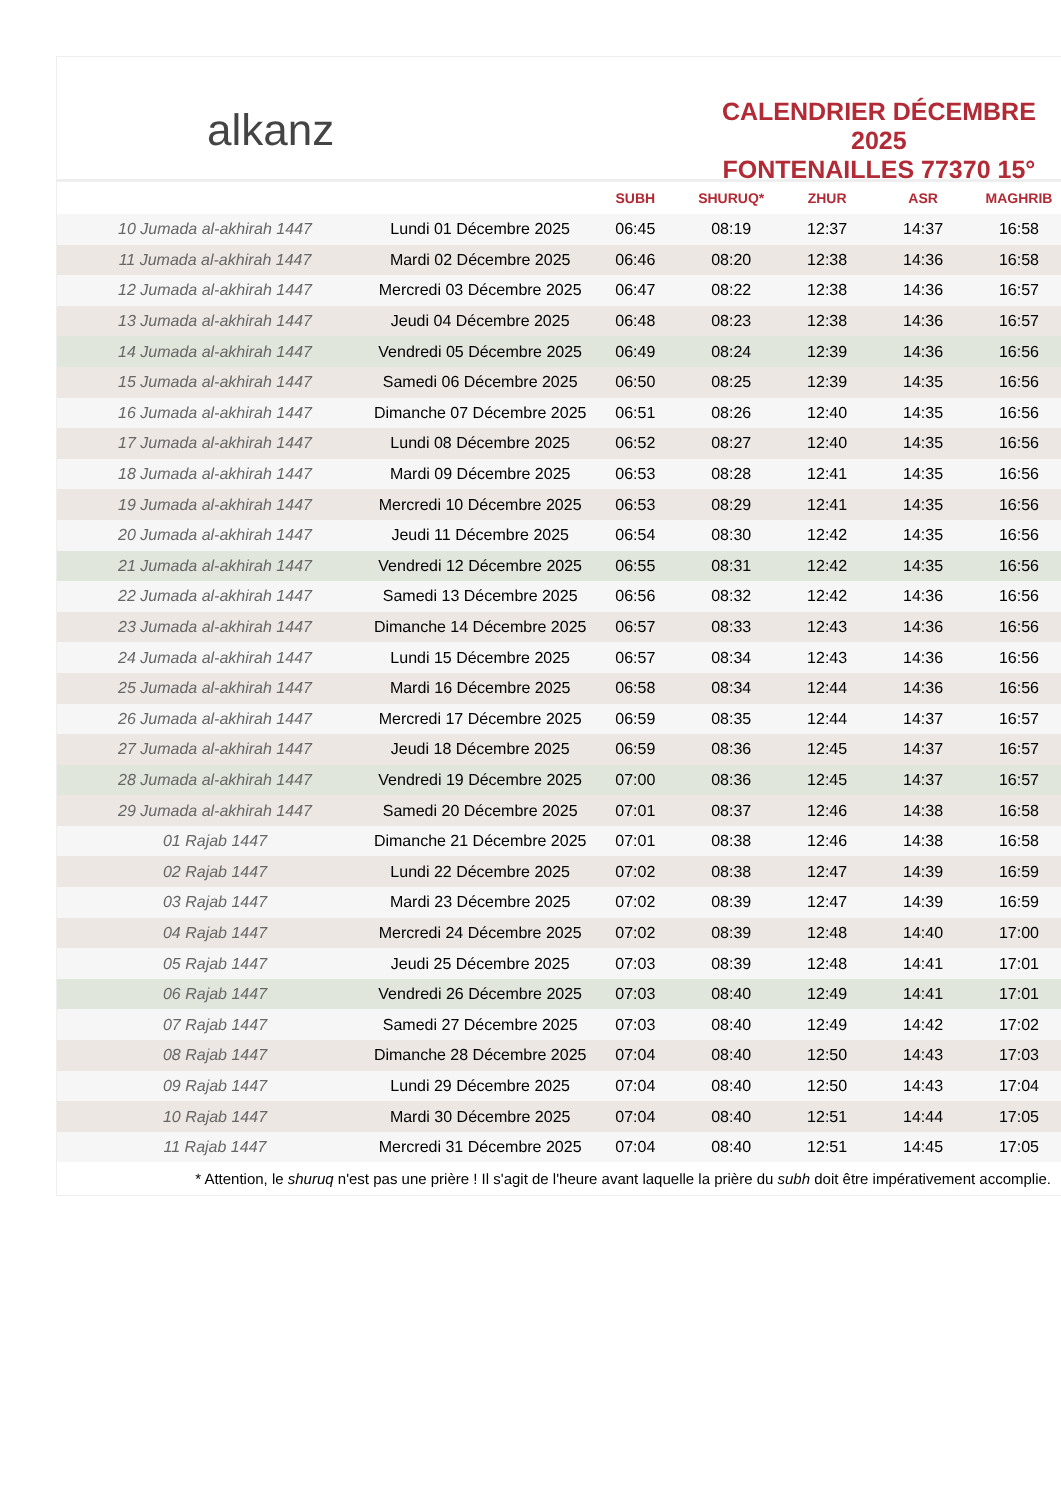alkanz
CALENDRIER DÉCEMBRE 2025
FONTENAILLES 77370 15°
| | | SUBH | SHURUQ* | ZHUR | ASR | MAGHRIB |
| --- | --- | --- | --- | --- | --- | --- |
| 10 Jumada al-akhirah 1447 | Lundi 01 Décembre 2025 | 06:45 | 08:19 | 12:37 | 14:37 | 16:58 |
| 11 Jumada al-akhirah 1447 | Mardi 02 Décembre 2025 | 06:46 | 08:20 | 12:38 | 14:36 | 16:58 |
| 12 Jumada al-akhirah 1447 | Mercredi 03 Décembre 2025 | 06:47 | 08:22 | 12:38 | 14:36 | 16:57 |
| 13 Jumada al-akhirah 1447 | Jeudi 04 Décembre 2025 | 06:48 | 08:23 | 12:38 | 14:36 | 16:57 |
| 14 Jumada al-akhirah 1447 | Vendredi 05 Décembre 2025 | 06:49 | 08:24 | 12:39 | 14:36 | 16:56 |
| 15 Jumada al-akhirah 1447 | Samedi 06 Décembre 2025 | 06:50 | 08:25 | 12:39 | 14:35 | 16:56 |
| 16 Jumada al-akhirah 1447 | Dimanche 07 Décembre 2025 | 06:51 | 08:26 | 12:40 | 14:35 | 16:56 |
| 17 Jumada al-akhirah 1447 | Lundi 08 Décembre 2025 | 06:52 | 08:27 | 12:40 | 14:35 | 16:56 |
| 18 Jumada al-akhirah 1447 | Mardi 09 Décembre 2025 | 06:53 | 08:28 | 12:41 | 14:35 | 16:56 |
| 19 Jumada al-akhirah 1447 | Mercredi 10 Décembre 2025 | 06:53 | 08:29 | 12:41 | 14:35 | 16:56 |
| 20 Jumada al-akhirah 1447 | Jeudi 11 Décembre 2025 | 06:54 | 08:30 | 12:42 | 14:35 | 16:56 |
| 21 Jumada al-akhirah 1447 | Vendredi 12 Décembre 2025 | 06:55 | 08:31 | 12:42 | 14:35 | 16:56 |
| 22 Jumada al-akhirah 1447 | Samedi 13 Décembre 2025 | 06:56 | 08:32 | 12:42 | 14:36 | 16:56 |
| 23 Jumada al-akhirah 1447 | Dimanche 14 Décembre 2025 | 06:57 | 08:33 | 12:43 | 14:36 | 16:56 |
| 24 Jumada al-akhirah 1447 | Lundi 15 Décembre 2025 | 06:57 | 08:34 | 12:43 | 14:36 | 16:56 |
| 25 Jumada al-akhirah 1447 | Mardi 16 Décembre 2025 | 06:58 | 08:34 | 12:44 | 14:36 | 16:56 |
| 26 Jumada al-akhirah 1447 | Mercredi 17 Décembre 2025 | 06:59 | 08:35 | 12:44 | 14:37 | 16:57 |
| 27 Jumada al-akhirah 1447 | Jeudi 18 Décembre 2025 | 06:59 | 08:36 | 12:45 | 14:37 | 16:57 |
| 28 Jumada al-akhirah 1447 | Vendredi 19 Décembre 2025 | 07:00 | 08:36 | 12:45 | 14:37 | 16:57 |
| 29 Jumada al-akhirah 1447 | Samedi 20 Décembre 2025 | 07:01 | 08:37 | 12:46 | 14:38 | 16:58 |
| 01 Rajab 1447 | Dimanche 21 Décembre 2025 | 07:01 | 08:38 | 12:46 | 14:38 | 16:58 |
| 02 Rajab 1447 | Lundi 22 Décembre 2025 | 07:02 | 08:38 | 12:47 | 14:39 | 16:59 |
| 03 Rajab 1447 | Mardi 23 Décembre 2025 | 07:02 | 08:39 | 12:47 | 14:39 | 16:59 |
| 04 Rajab 1447 | Mercredi 24 Décembre 2025 | 07:02 | 08:39 | 12:48 | 14:40 | 17:00 |
| 05 Rajab 1447 | Jeudi 25 Décembre 2025 | 07:03 | 08:39 | 12:48 | 14:41 | 17:01 |
| 06 Rajab 1447 | Vendredi 26 Décembre 2025 | 07:03 | 08:40 | 12:49 | 14:41 | 17:01 |
| 07 Rajab 1447 | Samedi 27 Décembre 2025 | 07:03 | 08:40 | 12:49 | 14:42 | 17:02 |
| 08 Rajab 1447 | Dimanche 28 Décembre 2025 | 07:04 | 08:40 | 12:50 | 14:43 | 17:03 |
| 09 Rajab 1447 | Lundi 29 Décembre 2025 | 07:04 | 08:40 | 12:50 | 14:43 | 17:04 |
| 10 Rajab 1447 | Mardi 30 Décembre 2025 | 07:04 | 08:40 | 12:51 | 14:44 | 17:05 |
| 11 Rajab 1447 | Mercredi 31 Décembre 2025 | 07:04 | 08:40 | 12:51 | 14:45 | 17:05 |
* Attention, le shuruq n'est pas une prière ! Il s'agit de l'heure avant laquelle la prière du subh doit être impérativement accomplie.